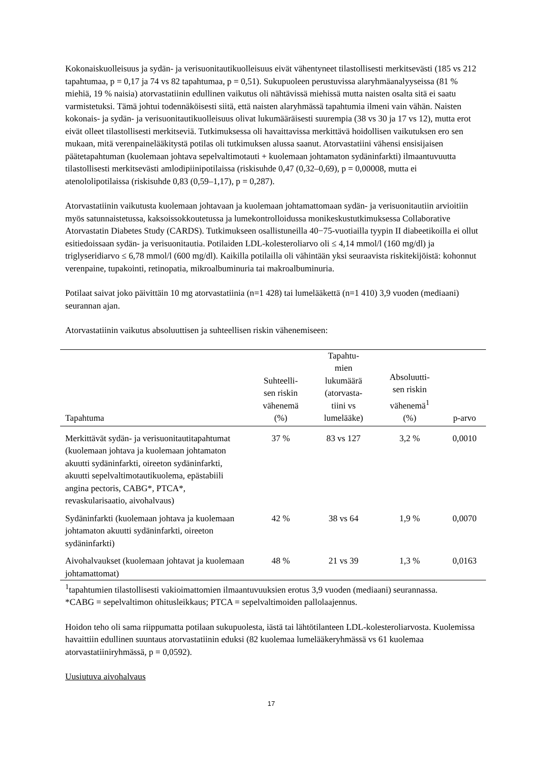Kokonaiskuolleisuus ja sydän- ja verisuonitautikuolleisuus eivät vähentyneet tilastollisesti merkitsevästi (185 vs 212 tapahtumaa, p = 0,17 ja 74 vs 82 tapahtumaa, p = 0,51). Sukupuoleen perustuvissa alaryhmäanalyyseissa (81 % miehiä, 19 % naisia) atorvastatiinin edullinen vaikutus oli nähtävissä miehissä mutta naisten osalta sitä ei saatu varmistetuksi. Tämä johtui todennäköisesti siitä, että naisten alaryhmässä tapahtumia ilmeni vain vähän. Naisten kokonais- ja sydän- ja verisuonitautikuolleisuus olivat lukumääräisesti suurempia (38 vs 30 ja 17 vs 12), mutta erot eivät olleet tilastollisesti merkitseviä. Tutkimuksessa oli havaittavissa merkittävä hoidollisen vaikutuksen ero sen mukaan, mitä verenpainelääkitystä potilas oli tutkimuksen alussa saanut. Atorvastatiini vähensi ensisijaisen päätetapahtuman (kuolemaan johtava sepelvaltimotauti + kuolemaan johtamaton sydäninfarkti) ilmaantuvuutta tilastollisesti merkitsevästi amlodipiinipotilaissa (riskisuhde 0,47 (0,32–0,69), p = 0,00008, mutta ei atenololipotilaissa (riskisuhde 0,83 (0,59–1,17), p = 0,287).
Atorvastatiinin vaikutusta kuolemaan johtavaan ja kuolemaan johtamattomaan sydän- ja verisuonitautiin arvioitiin myös satunnaistetussa, kaksoissokkoutetussa ja lumekontrolloidussa monikeskustutkimuksessa Collaborative Atorvastatin Diabetes Study (CARDS). Tutkimukseen osallistuneilla 40−75-vuotiailla tyypin II diabeetikoilla ei ollut esitiedoissaan sydän- ja verisuonitautia. Potilaiden LDL-kolesteroliarvo oli ≤ 4,14 mmol/l (160 mg/dl) ja triglyseridiarvo ≤ 6,78 mmol/l (600 mg/dl). Kaikilla potilailla oli vähintään yksi seuraavista riskitekijöistä: kohonnut verenpaine, tupakointi, retinopatia, mikroalbuminuria tai makroalbuminuria.
Potilaat saivat joko päivittäin 10 mg atorvastatiinia (n=1 428) tai lumelääkettä (n=1 410) 3,9 vuoden (mediaani) seurannan ajan.
Atorvastatiinin vaikutus absoluuttisen ja suhteellisen riskin vähenemiseen:
| Tapahtuma | Suhteelli- sen riskin vähenemä (%) | Tapahtu- mien lukumäärä (atorvasta- tiini vs lumelääke) | Absoluutti- sen riskin vähenemä<sup>1</sup> (%) | p-arvo |
| --- | --- | --- | --- | --- |
| Merkittävät sydän- ja verisuonitautitapahtumat (kuolemaan johtava ja kuolemaan johtamaton akuutti sydäninfarkti, oireeton sydäninfarkti, akuutti sepelvaltimotautikuolema, epästabiili angina pectoris, CABG*, PTCA*, revaskularisaatio, aivohalvaus) | 37 % | 83 vs 127 | 3,2 % | 0,0010 |
| Sydäninfarkti (kuolemaan johtava ja kuolemaan johtamaton akuutti sydäninfarkti, oireeton sydäninfarkti) | 42 % | 38 vs 64 | 1,9 % | 0,0070 |
| Aivohalvaukset (kuolemaan johtavat ja kuolemaan johtamattomat) | 48 % | 21 vs 39 | 1,3 % | 0,0163 |
<sup>1</sup> tapahtumien tilastollisesti vakioimattomien ilmaantuvuuksien erotus 3,9 vuoden (mediaani) seurannassa.
*CABG = sepelvaltimon ohitusleikkaus; PTCA = sepelvaltimoiden pallolaajennus.
Hoidon teho oli sama riippumatta potilaan sukupuolesta, iästä tai lähtötilanteen LDL-kolesteroliarvosta. Kuolemissa havaittiin edullinen suuntaus atorvastatiinin eduksi (82 kuolemaa lumelääkeryhmässä vs 61 kuolemaa atorvastatiiniryhmässä, p = 0,0592).
Uusiutuva aivohalvaus
17